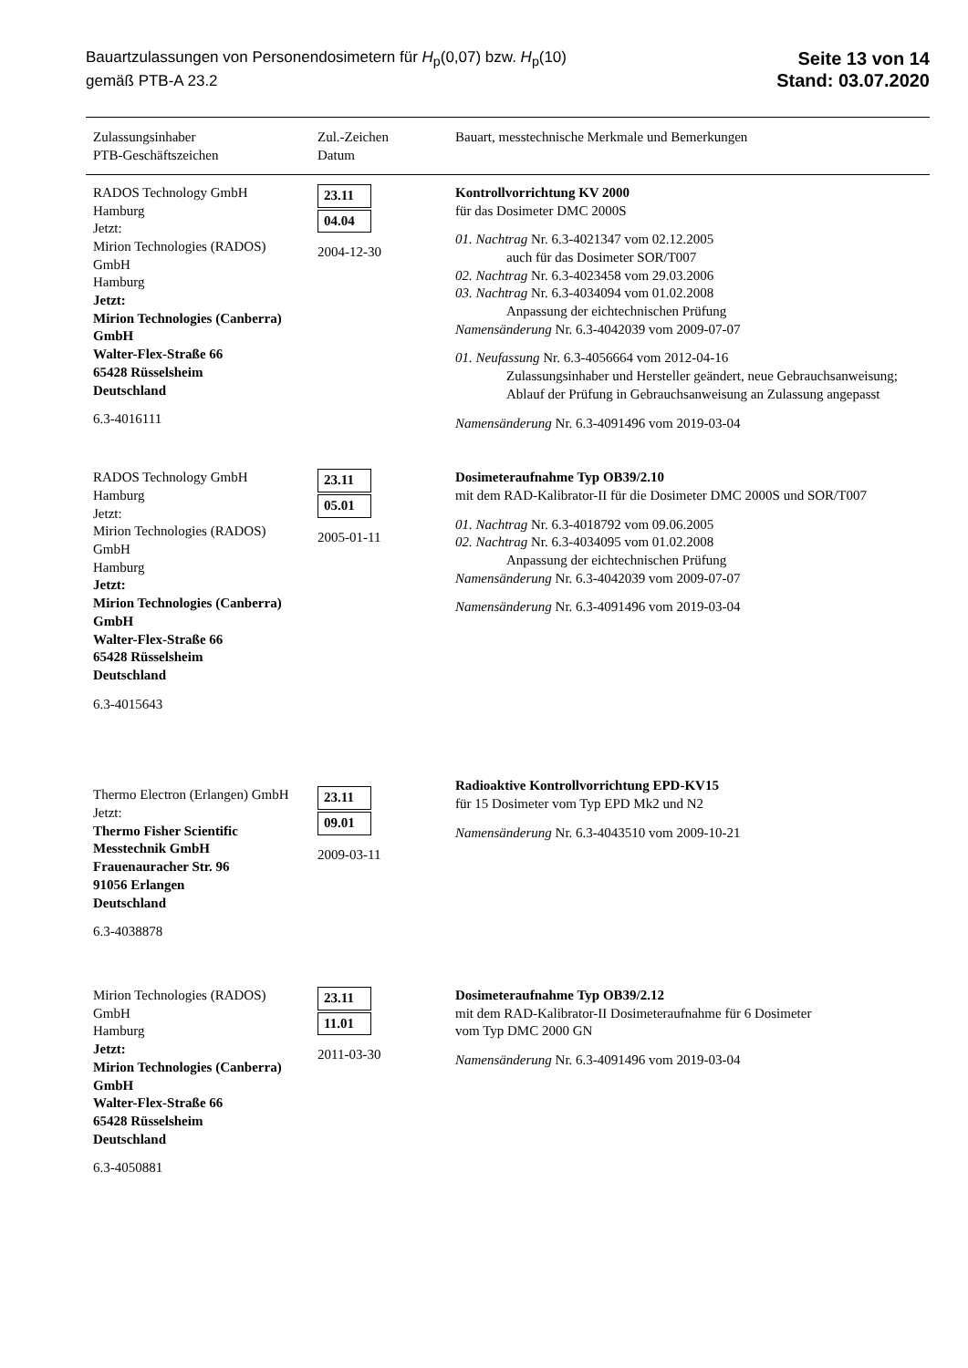Bauartzulassungen von Personendosimetern für H<sub>p</sub>(0,07) bzw. H<sub>p</sub>(10)
gemäß PTB-A 23.2
Seite 13 von 14
Stand: 03.07.2020
| Zulassungsinhaber PTB-Geschäftszeichen | Zul.-Zeichen Datum | Bauart, messtechnische Merkmale und Bemerkungen |
| --- | --- | --- |
| RADOS Technology GmbH Hamburg Jetzt: Mirion Technologies (RADOS) GmbH Hamburg Jetzt: Mirion Technologies (Canberra) GmbH Walter-Flex-Straße 66 65428 Rüsselsheim Deutschland 6.3-4016111 | 23.11 04.04 2004-12-30 | Kontrollvorrichtung KV 2000 für das Dosimeter DMC 2000S 01. Nachtrag Nr. 6.3-4021347 vom 02.12.2005 auch für das Dosimeter SOR/T007 02. Nachtrag Nr. 6.3-4023458 vom 29.03.2006 03. Nachtrag Nr. 6.3-4034094 vom 01.02.2008 Anpassung der eichtechnischen Prüfung Namensänderung Nr. 6.3-4042039 vom 2009-07-07 01. Neufassung Nr. 6.3-4056664 vom 2012-04-16 Zulassungsinhaber und Hersteller geändert, neue Gebrauchsanweisung; Ablauf der Prüfung in Gebrauchsanweisung an Zulassung angepasst Namensänderung Nr. 6.3-4091496 vom 2019-03-04 |
| RADOS Technology GmbH Hamburg Jetzt: Mirion Technologies (RADOS) GmbH Hamburg Jetzt: Mirion Technologies (Canberra) GmbH Walter-Flex-Straße 66 65428 Rüsselsheim Deutschland 6.3-4015643 | 23.11 05.01 2005-01-11 | Dosimeteraufnahme Typ OB39/2.10 mit dem RAD-Kalibrator-II für die Dosimeter DMC 2000S und SOR/T007 01. Nachtrag Nr. 6.3-4018792 vom 09.06.2005 02. Nachtrag Nr. 6.3-4034095 vom 01.02.2008 Anpassung der eichtechnischen Prüfung Namensänderung Nr. 6.3-4042039 vom 2009-07-07 Namensänderung Nr. 6.3-4091496 vom 2019-03-04 |
| Thermo Electron (Erlangen) GmbH Jetzt: Thermo Fisher Scientific Messtechnik GmbH Frauenauracher Str. 96 91056 Erlangen Deutschland 6.3-4038878 | 23.11 09.01 2009-03-11 | Radioaktive Kontrollvorrichtung EPD-KV15 für 15 Dosimeter vom Typ EPD Mk2 und N2 Namensänderung Nr. 6.3-4043510 vom 2009-10-21 |
| Mirion Technologies (RADOS) GmbH Hamburg Jetzt: Mirion Technologies (Canberra) GmbH Walter-Flex-Straße 66 65428 Rüsselsheim Deutschland 6.3-4050881 | 23.11 11.01 2011-03-30 | Dosimeteraufnahme Typ OB39/2.12 mit dem RAD-Kalibrator-II Dosimeteraufnahme für 6 Dosimeter vom Typ DMC 2000 GN Namensänderung Nr. 6.3-4091496 vom 2019-03-04 |